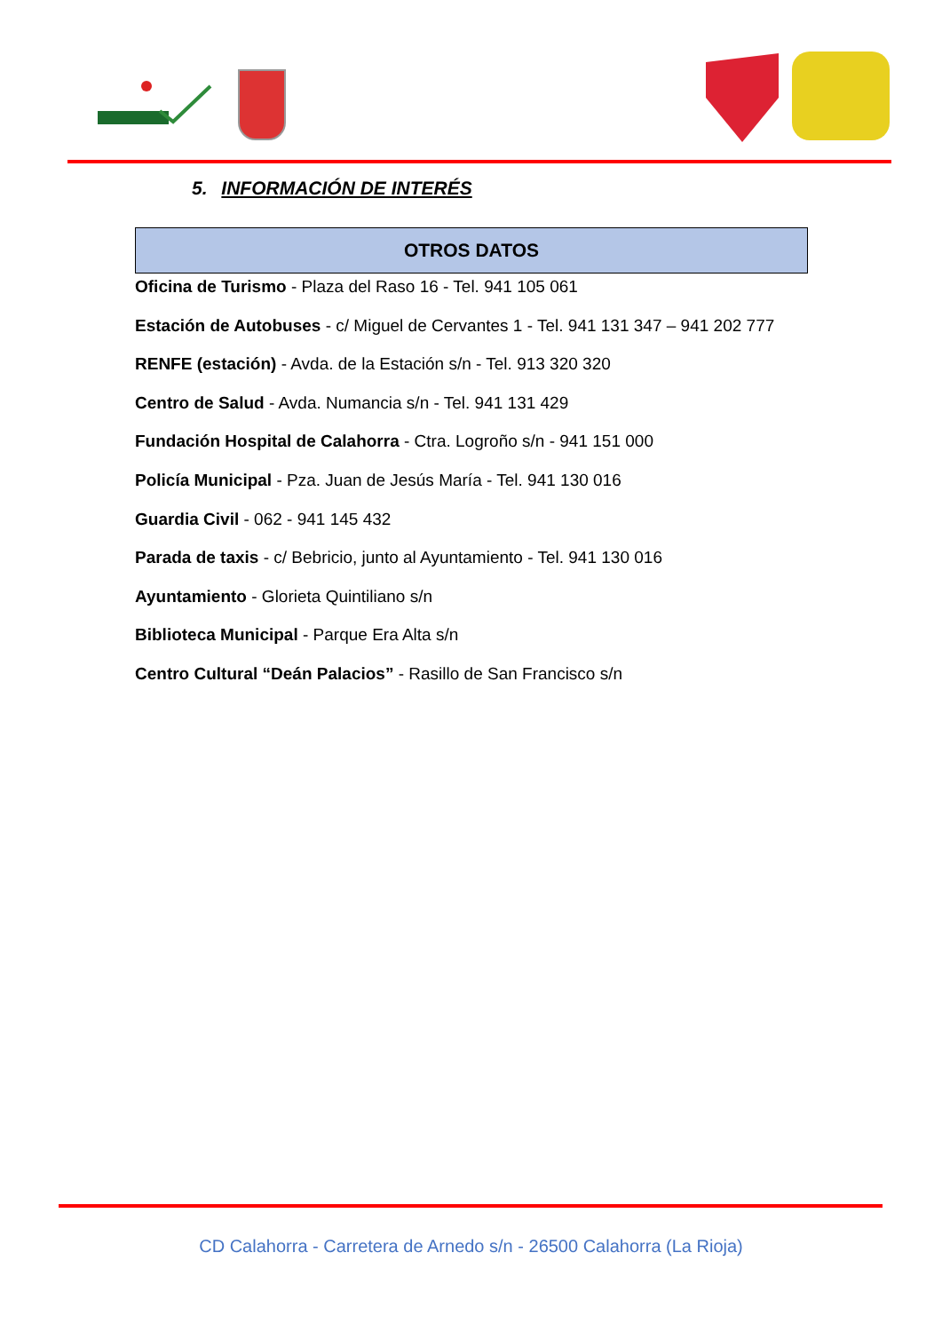5. INFORMACIÓN DE INTERÉS
OTROS DATOS
Oficina de Turismo - Plaza del Raso 16 - Tel. 941 105 061
Estación de Autobuses - c/ Miguel de Cervantes 1 - Tel. 941 131 347 – 941 202 777
RENFE (estación) - Avda. de la Estación s/n - Tel. 913 320 320
Centro de Salud - Avda. Numancia s/n - Tel. 941 131 429
Fundación Hospital de Calahorra - Ctra. Logroño s/n - 941 151 000
Policía Municipal - Pza. Juan de Jesús María - Tel. 941 130 016
Guardia Civil - 062 - 941 145 432
Parada de taxis - c/ Bebricio, junto al Ayuntamiento - Tel. 941 130 016
Ayuntamiento - Glorieta Quintiliano s/n
Biblioteca Municipal - Parque Era Alta s/n
Centro Cultural “Deán Palacios” - Rasillo de San Francisco s/n
CD Calahorra - Carretera de Arnedo s/n - 26500 Calahorra (La Rioja)